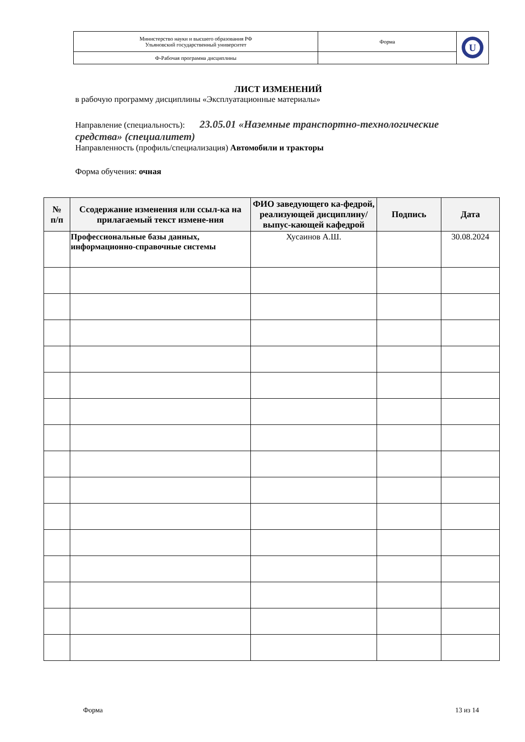| Министерство науки и высшего образования РФ Ульяновский государственный университет | Форма | U |
| Ф-Рабочая программа дисциплины | | |
ЛИСТ ИЗМЕНЕНИЙ
в рабочую программу дисциплины «Эксплуатационные материалы»
Направление (специальность): 23.05.01 «Наземные транспортно-технологические средства» (специалитет)
Направленность (профиль/специализация) Автомобили и тракторы
Форма обучения: очная
| № п/п | Ссодержание изменения или ссыл-ка на прилагаемый текст измене-ния | ФИО заведующего ка-федрой, реализующей дисциплину/ выпус-кающей кафедрой | Подпись | Дата |
| --- | --- | --- | --- | --- |
| | Профессиональные базы данных, информационно-справочные системы | Хусаинов А.Ш. | | 30.08.2024 |
Форма 13 из 14